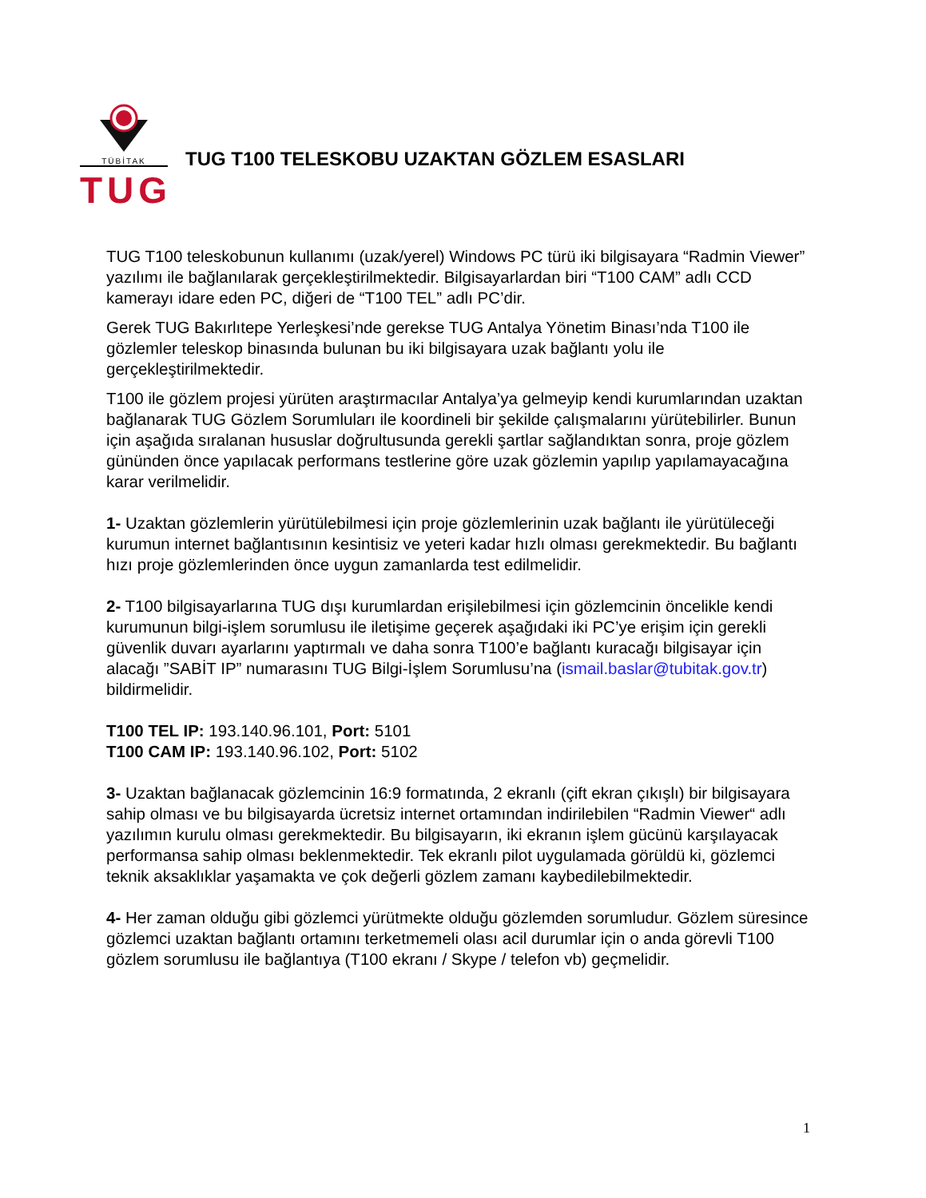TÜBİTAK
TUG
TUG T100 TELESKOBU UZAKTAN GÖZLEM ESASLARI
TUG T100 teleskobunun kullanımı (uzak/yerel) Windows PC türü iki bilgisayara “Radmin Viewer” yazılımı ile bağlanılarak gerçekleştirilmektedir. Bilgisayarlardan biri “T100 CAM” adlı CCD kamerayı idare eden PC, diğeri de “T100 TEL” adlı PC’dir.
Gerek TUG Bakırlıtepe Yerleşkesi’nde gerekse TUG Antalya Yönetim Binası’nda T100 ile gözlemler teleskop binasında bulunan bu iki bilgisayara uzak bağlantı yolu ile gerçekleştirilmektedir.
T100 ile gözlem projesi yürüten araştırmacılar Antalya’ya gelmeyip kendi kurumlarından uzaktan bağlanarak TUG Gözlem Sorumluları ile koordineli bir şekilde çalışmalarını yürütebilirler. Bunun için aşağıda sıralanan hususlar doğrultusunda gerekli şartlar sağlandıktan sonra, proje gözlem gününden önce yapılacak performans testlerine göre uzak gözlemin yapılıp yapılamayacağına karar verilmelidir.
1- Uzaktan gözlemlerin yürütülebilmesi için proje gözlemlerinin uzak bağlantı ile yürütüleceği kurumun internet bağlantısının kesintisiz ve yeteri kadar hızlı olması gerekmektedir. Bu bağlantı hızı proje gözlemlerinden önce uygun zamanlarda test edilmelidir.
2- T100 bilgisayarlarına TUG dışı kurumlardan erişilebilmesi için gözlemcinin öncelikle kendi kurumunun bilgi-işlem sorumlusu ile iletişime geçerek aşağıdaki iki PC’ye erişim için gerekli güvenlik duvarı ayarlarını yaptırmalı ve daha sonra T100’e bağlantı kuracağı bilgisayar için alacağı ”SABİT IP” numarasını TUG Bilgi-İşlem Sorumlusu’na (ismail.baslar@tubitak.gov.tr) bildirmelidir.
T100 TEL IP: 193.140.96.101, Port: 5101
T100 CAM IP: 193.140.96.102, Port: 5102
3- Uzaktan bağlanacak gözlemcinin 16:9 formatında, 2 ekranlı (çift ekran çıkışlı) bir bilgisayara sahip olması ve bu bilgisayarda ücretsiz internet ortamından indirilebilen “Radmin Viewer“ adlı yazılımın kurulu olması gerekmektedir. Bu bilgisayarın, iki ekranın işlem gücünü karşılayacak performansa sahip olması beklenmektedir. Tek ekranlı pilot uygulamada görüldü ki, gözlemci teknik aksaklıklar yaşamakta ve çok değerli gözlem zamanı kaybedilebilmektedir.
4- Her zaman olduğu gibi gözlemci yürütmekte olduğu gözlemden sorumludur. Gözlem süresince gözlemci uzaktan bağlantı ortamını terketmemeli olası acil durumlar için o anda görevli T100 gözlem sorumlusu ile bağlantıya (T100 ekranı / Skype / telefon vb) geçmelidir.
1